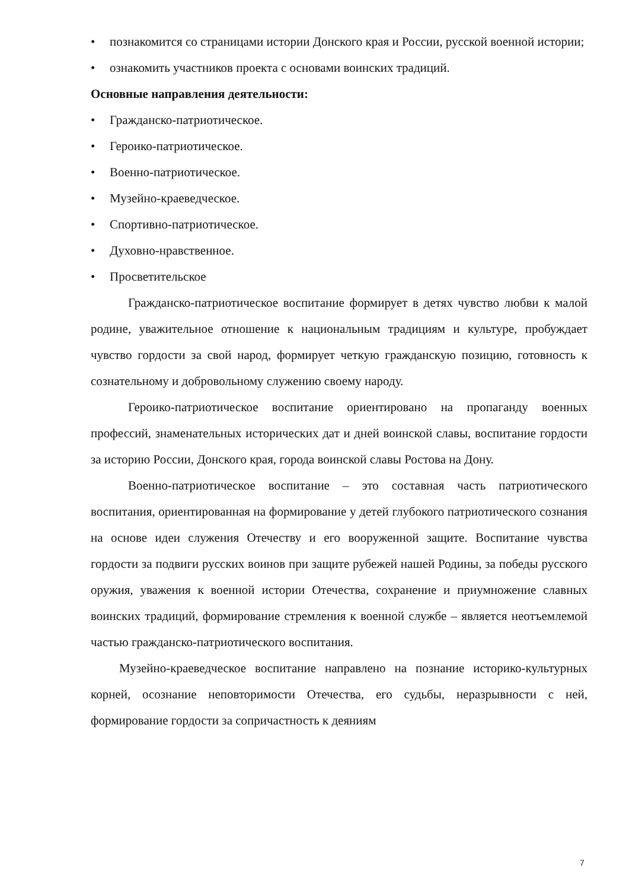• познакомится со страницами истории Донского края и России, русской военной истории;
• ознакомить участников проекта с основами воинских традиций.
Основные направления деятельности:
• Гражданско-патриотическое.
• Героико-патриотическое.
• Военно-патриотическое.
• Музейно-краеведческое.
• Спортивно-патриотическое.
• Духовно-нравственное.
• Просветительское
Гражданско-патриотическое воспитание формирует в детях чувство любви к малой родине, уважительное отношение к национальным традициям и культуре, пробуждает чувство гордости за свой народ, формирует четкую гражданскую позицию, готовность к сознательному и добровольному служению своему народу.
Героико-патриотическое воспитание ориентировано на пропаганду военных профессий, знаменательных исторических дат и дней воинской славы, воспитание гордости за историю России, Донского края, города воинской славы Ростова на Дону.
Военно-патриотическое воспитание – это составная часть патриотического воспитания, ориентированная на формирование у детей глубокого патриотического сознания на основе идеи служения Отечеству и его вооруженной защите. Воспитание чувства гордости за подвиги русских воинов при защите рубежей нашей Родины, за победы русского оружия, уважения к военной истории Отечества, сохранение и приумножение славных воинских традиций, формирование стремления к военной службе – является неотъемлемой частью гражданско-патриотического воспитания.
Музейно-краеведческое воспитание направлено на познание историко-культурных корней, осознание неповторимости Отечества, его судьбы, неразрывности с ней, формирование гордости за сопричастность к деяниям
7